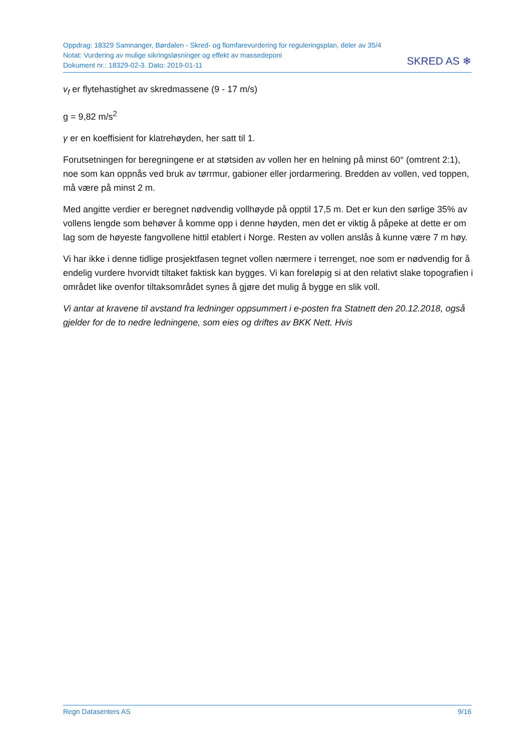Oppdrag: 18329 Samnanger, Børdalen - Skred- og flomfarevurdering for reguleringsplan, deler av 35/4
Notat: Vurdering av mulige sikringsløsninger og effekt av massedeponi
Dokument nr.: 18329-02-3. Dato: 2019-01-11
SKRED AS ❄
v<sub>f</sub> er flytehastighet av skredmassene (9 - 17 m/s)
g = 9,82 m/s<sup>2</sup>
γ er en koeffisient for klatrehøyden, her satt til 1.
Forutsetningen for beregningene er at støtsiden av vollen her en helning på minst 60° (omtrent 2:1), noe som kan oppnås ved bruk av tørrmur, gabioner eller jordarmering. Bredden av vollen, ved toppen, må være på minst 2 m.
Med angitte verdier er beregnet nødvendig vollhøyde på opptil 17,5 m. Det er kun den sørlige 35% av vollens lengde som behøver å komme opp i denne høyden, men det er viktig å påpeke at dette er om lag som de høyeste fangvollene hittil etablert i Norge. Resten av vollen anslås å kunne være 7 m høy.
Vi har ikke i denne tidlige prosjektfasen tegnet vollen nærmere i terrenget, noe som er nødvendig for å endelig vurdere hvorvidt tiltaket faktisk kan bygges. Vi kan foreløpig si at den relativt slake topografien i området like ovenfor tiltaksområdet synes å gjøre det mulig å bygge en slik voll.
Vi antar at kravene til avstand fra ledninger oppsummert i e-posten fra Statnett den 20.12.2018, også gjelder for de to nedre ledningene, som eies og driftes av BKK Nett. Hvis
Regn Datasenters AS 9/16